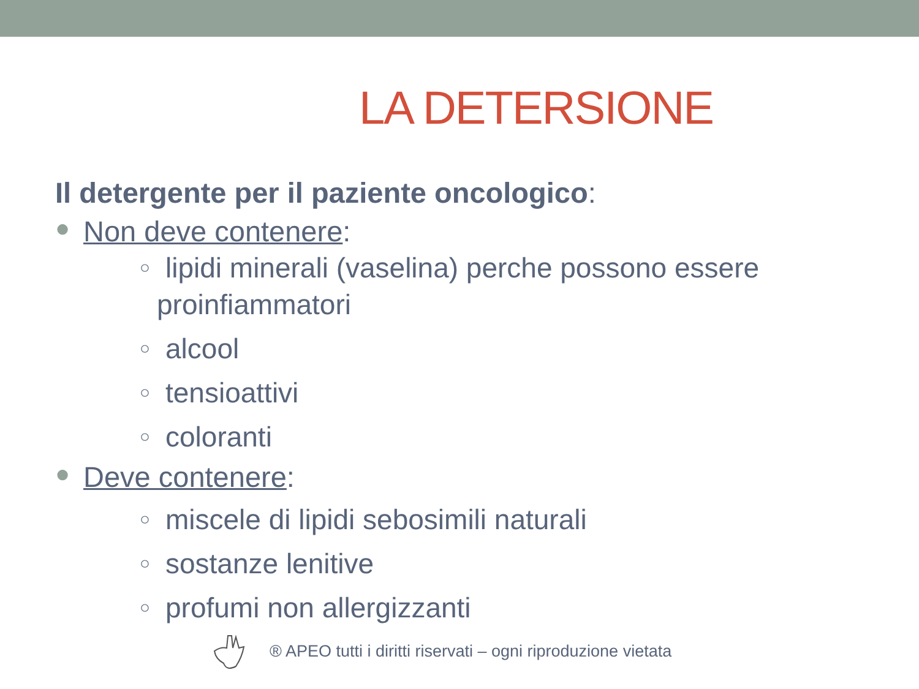LA DETERSIONE
Il detergente per il paziente oncologico:
● Non deve contenere:
○
lipidi minerali (vaselina) perche possono essere
proinfiammatori
○
alcool
○
tensioattivi
○
coloranti
● Deve contenere:
○
miscele di lipidi sebosimili naturali
○
sostanze lenitive
○
profumi non allergizzanti
® APEO tutti i diritti riservati – ogni riproduzione vietata